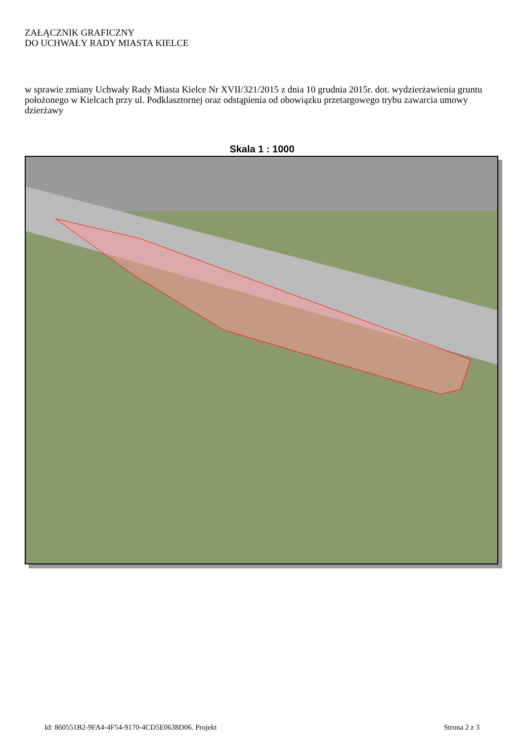ZAŁĄCZNIK GRAFICZNY
DO UCHWAŁY RADY MIASTA KIELCE
w sprawie zmiany Uchwały Rady Miasta Kielce Nr XVII/321/2015 z dnia 10 grudnia 2015r. dot. wydzierżawienia gruntu położonego w Kielcach przy ul. Podklasztornej oraz odstąpienia od obowiązku przetargowego trybu zawarcia umowy dzierżawy
Skala 1 : 1000
Id: 860551B2-9FA4-4F54-9170-4CD5E0638D06. Projekt Strona 2 z 3